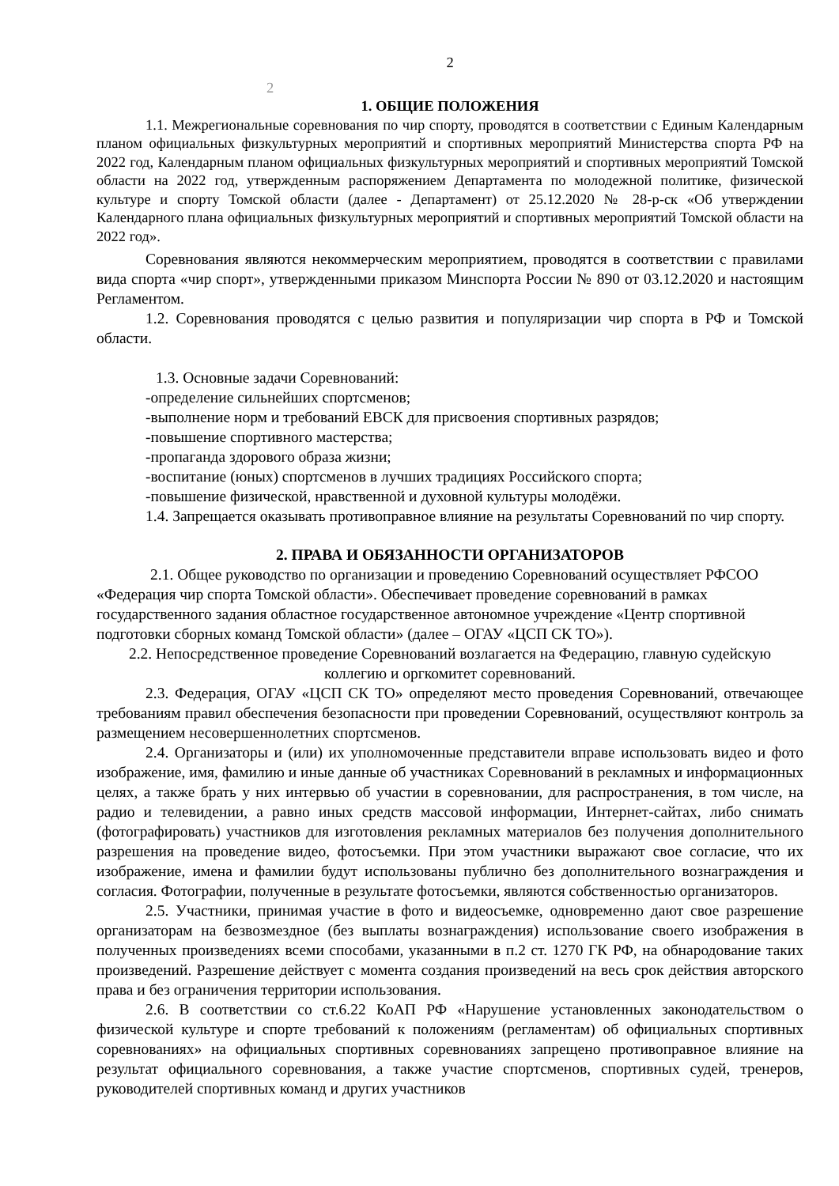2
2
1. ОБЩИЕ ПОЛОЖЕНИЯ
1.1. Межрегиональные соревнования по чир спорту, проводятся в соответствии с Единым Календарным планом официальных физкультурных мероприятий и спортивных мероприятий Министерства спорта РФ на 2022 год, Календарным планом официальных физкультурных мероприятий и спортивных мероприятий Томской области на 2022 год, утвержденным распоряжением Департамента по молодежной политике, физической культуре и спорту Томской области (далее - Департамент) от 25.12.2020 № 28-р-ск «Об утверждении Календарного плана официальных физкультурных мероприятий и спортивных мероприятий Томской области на 2022 год».
Соревнования являются некоммерческим мероприятием, проводятся в соответствии с правилами вида спорта «чир спорт», утвержденными приказом Минспорта России № 890 от 03.12.2020 и настоящим Регламентом.
1.2. Соревнования проводятся с целью развития и популяризации чир спорта в РФ и Томской области.
1.3. Основные задачи Соревнований:
-определение сильнейших спортсменов;
-выполнение норм и требований ЕВСК для присвоения спортивных разрядов;
-повышение спортивного мастерства;
-пропаганда здорового образа жизни;
-воспитание (юных) спортсменов в лучших традициях Российского спорта;
-повышение физической, нравственной и духовной культуры молодёжи.
1.4. Запрещается оказывать противоправное влияние на результаты Соревнований по чир спорту.
2. ПРАВА И ОБЯЗАННОСТИ ОРГАНИЗАТОРОВ
2.1. Общее руководство по организации и проведению Соревнований осуществляет РФСОО «Федерация чир спорта Томской области». Обеспечивает проведение соревнований в рамках государственного задания областное государственное автономное учреждение «Центр спортивной подготовки сборных команд Томской области» (далее – ОГАУ «ЦСП СК ТО»).
2.2. Непосредственное проведение Соревнований возлагается на Федерацию, главную судейскую коллегию и оргкомитет соревнований.
2.3. Федерация, ОГАУ «ЦСП СК ТО» определяют место проведения Соревнований, отвечающее требованиям правил обеспечения безопасности при проведении Соревнований, осуществляют контроль за размещением несовершеннолетних спортсменов.
2.4. Организаторы и (или) их уполномоченные представители вправе использовать видео и фото изображение, имя, фамилию и иные данные об участниках Соревнований в рекламных и информационных целях, а также брать у них интервью об участии в соревновании, для распространения, в том числе, на радио и телевидении, а равно иных средств массовой информации, Интернет-сайтах, либо снимать (фотографировать) участников для изготовления рекламных материалов без получения дополнительного разрешения на проведение видео, фотосъемки. При этом участники выражают свое согласие, что их изображение, имена и фамилии будут использованы публично без дополнительного вознаграждения и согласия. Фотографии, полученные в результате фотосъемки, являются собственностью организаторов.
2.5. Участники, принимая участие в фото и видеосъемке, одновременно дают свое разрешение организаторам на безвозмездное (без выплаты вознаграждения) использование своего изображения в полученных произведениях всеми способами, указанными в п.2 ст. 1270 ГК РФ, на обнародование таких произведений. Разрешение действует с момента создания произведений на весь срок действия авторского права и без ограничения территории использования.
2.6. В соответствии со ст.6.22 КоАП РФ «Нарушение установленных законодательством о физической культуре и спорте требований к положениям (регламентам) об официальных спортивных соревнованиях» на официальных спортивных соревнованиях запрещено противоправное влияние на результат официального соревнования, а также участие спортсменов, спортивных судей, тренеров, руководителей спортивных команд и других участников